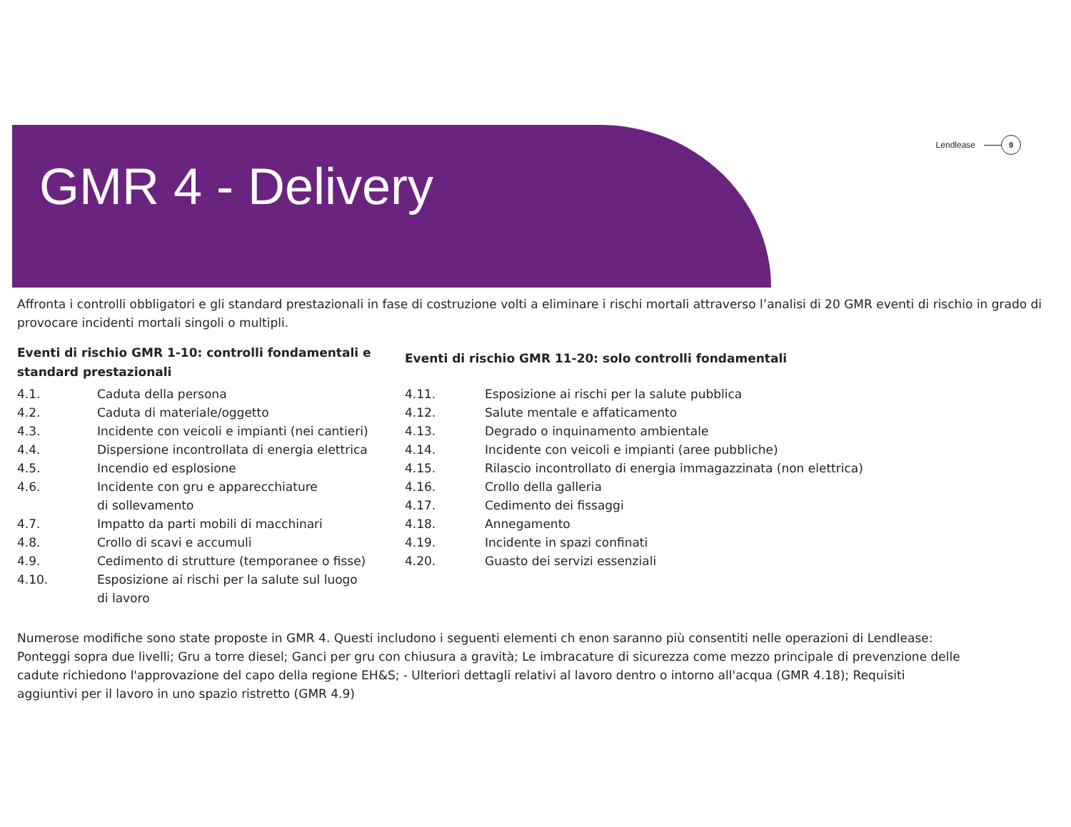GMR 4 - Delivery
Lendlease 9
Affronta i controlli obbligatori e gli standard prestazionali in fase di costruzione volti a eliminare i rischi mortali attraverso l’analisi di 20 GMR eventi di rischio in grado di provocare incidenti mortali singoli o multipli.
Eventi di rischio GMR 1-10: controlli fondamentali e standard prestazionali
4.1. Caduta della persona
4.2. Caduta di materiale/oggetto
4.3. Incidente con veicoli e impianti (nei cantieri)
4.4. Dispersione incontrollata di energia elettrica
4.5. Incendio ed esplosione
4.6. Incidente con gru e apparecchiature
di sollevamento
4.7. Impatto da parti mobili di macchinari
4.8. Crollo di scavi e accumuli
4.9. Cedimento di strutture (temporanee o fisse)
4.10. Esposizione ai rischi per la salute sul luogo
di lavoro
Eventi di rischio GMR 11-20: solo controlli fondamentali
4.11. Esposizione ai rischi per la salute pubblica
4.12. Salute mentale e affaticamento
4.13. Degrado o inquinamento ambientale
4.14. Incidente con veicoli e impianti (aree pubbliche)
4.15. Rilascio incontrollato di energia immagazzinata (non elettrica)
4.16. Crollo della galleria
4.17. Cedimento dei fissaggi
4.18. Annegamento
4.19. Incidente in spazi confinati
4.20. Guasto dei servizi essenziali
Numerose modifiche sono state proposte in GMR 4. Questi includono i seguenti elementi ch enon saranno più consentiti nelle operazioni di Lendlease: Ponteggi sopra due livelli; Gru a torre diesel; Ganci per gru con chiusura a gravità; Le imbracature di sicurezza come mezzo principale di prevenzione delle cadute richiedono l'approvazione del capo della regione EH&S; - Ulteriori dettagli relativi al lavoro dentro o intorno all'acqua (GMR 4.18); Requisiti aggiuntivi per il lavoro in uno spazio ristretto (GMR 4.9)